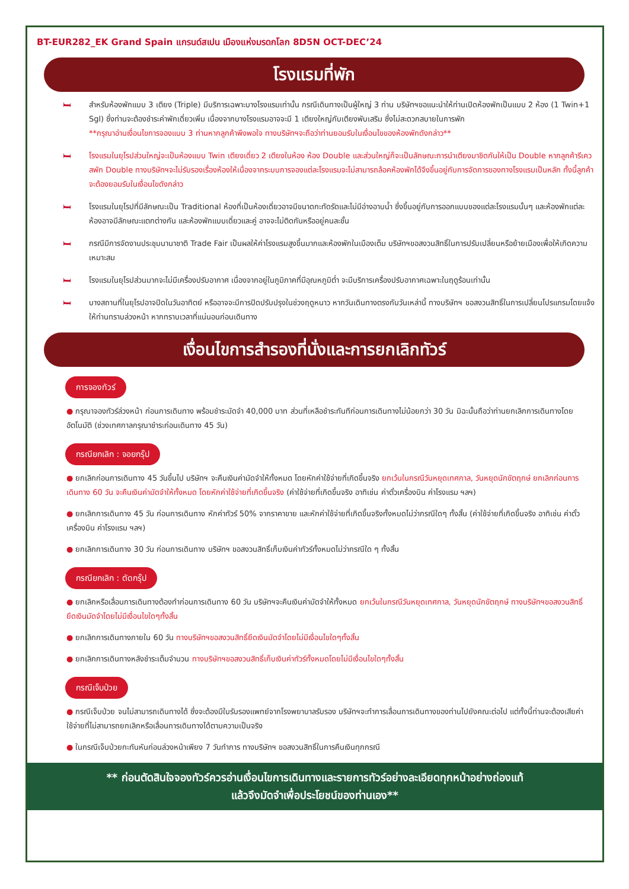BT-EUR282_EK Grand Spain แกรนด์สเปน เมืองแห่งมรดกโลก 8D5N OCT-DEC’24
โรงแรมที่พัก
🛏 สำหรับห้องพักแบบ 3 เตียง (Triple) มีบริการเฉพาะบางโรงแรมเท่านั้น กรณีเดินทางเป็นผู้ใหญ่ 3 ท่าน บริษัทฯขอแนะนำให้ท่านเปิดห้องพักเป็นแบบ 2 ห้อง (1 Twin+1 Sgl) ซึ่งท่านจะต้องชำระค่าพักเดี่ยวเพิ่ม เนื่องจากบางโรงแรมอาจจะมี 1 เตียงใหญ่กับเตียงพับเสริม ซึ่งไม่สะดวกสบายในการพัก
**กรุณาอ่านเงื่อนไขการจองแบบ 3 ท่านหากลูกค้าพึงพอใจ ทางบริษัทฯจะถือว่าท่านยอมรับในเงื่อนไขของห้องพักดังกล่าว**
🛏 โรงแรมในยุโรปส่วนใหญ่จะเป็นห้องแบบ Twin เตียงเดี่ยว 2 เตียงในห้อง ห้อง Double และส่วนใหญ่ก็จะเป็นลักษณะการนำเตียงมาชิดกันให้เป็น Double หากลูกค้ารีเควสพัก Double ทางบริษัทฯจะไม่รับรองเรื่องห้องให้เนื่องจากระบบการจองแต่ละโรงแรมจะไม่สามารถล้อคห้องพักได้จึงขึ้นอยู่กับการจัดการของทางโรงแรมเป็นหลัก ทั้งนี้ลูกค้าจะต้องยอมรับในเงื่อนไขดังกล่าว
🛏 โรงแรมในยุโรปที่มีลักษณะเป็น Traditional ห้องที่เป็นห้องเดี่ยวอาจมีขนาดกะทัดรัดและไม่มีอ่างอาบน้ำ ซึ่งขึ้นอยู่กับการออกแบบของแต่ละโรงแรมนั้นๆ และห้องพักแต่ละห้องอาจมีลักษณะแตกต่างกัน และห้องพักแบบเดี่ยวและคู่ อาจจะไม่ติดกันหรืออยู่คนละชั้น
🛏 กรณีมีการจัดงานประชุมนานาชาติ Trade Fair เป็นผลให้ค่าโรงแรมสูงขึ้นมากและห้องพักในเมืองเต็ม บริษัทฯขอสงวนสิทธิ์ในการปรับเปลี่ยนหรือย้ายเมืองเพื่อให้เกิดความเหมาะสม
🛏 โรงแรมในยุโรปส่วนมากจะไม่มีเครื่องปรับอากาศ เนื่องจากอยู่ในภูมิภาคที่มีอุณหภูมิต่ำ จะมีบริการเครื่องปรับอากาศเฉพาะในฤดูร้อนเท่านั้น
🛏 บางสถานที่ในยุโรปอาจปิดในวันอาทิตย์ หรืออาจจะมีการปิดปรับปรุงในช่วงฤดูหนาว หากวันเดินทางตรงกับวันเหล่านี้ ทางบริษัทฯ ขอสงวนสิทธิ์ในการเปลี่ยนโปรแกรมโดยแจ้งให้ท่านทราบล่วงหน้า หากทราบเวลาที่แน่นอนก่อนเดินทาง
เงื่อนไขการสำรองที่นั่งและการยกเลิกทัวร์
การจองทัวร์
● กรุณาจองทัวร์ล่วงหน้า ก่อนการเดินทาง พร้อมชำระมัดจำ 40,000 บาท ส่วนที่เหลือชำระทันทีก่อนการเดินทางไม่น้อยกว่า 30 วัน มิฉะนั้นถือว่าท่านยกเลิกการเดินทางโดยอัตโนมัติ (ช่วงเทศกาลกรุณาชำระก่อนเดินทาง 45 วัน)
กรณียกเลิก : จอยกรุ๊ป
● ยกเลิกก่อนการเดินทาง 45 วันขึ้นไป บริษัทฯ จะคืนเงินค่ามัดจำให้ทั้งหมด โดยหักค่าใช้จ่ายที่เกิดขึ้นจริง ยกเว้นในกรณีวันหยุดเทศกาล, วันหยุดนักขัตฤกษ์ ยกเลิกก่อนการเดินทาง 60 วัน จะคืนเงินค่ามัดจำให้ทั้งหมด โดยหักค่าใช้จ่ายที่เกิดขึ้นจริง (ค่าใช้จ่ายที่เกิดขึ้นจริง อาทิเช่น ค่าตั๋วเครื่องบิน ค่าโรงแรม ฯลฯ)
● ยกเลิกการเดินทาง 45 วัน ก่อนการเดินทาง หักค่าทัวร์ 50% จากราคาขาย และหักค่าใช้จ่ายที่เกิดขึ้นจริงทั้งหมดไม่ว่ากรณีใดๆ ทั้งสิ้น (ค่าใช้จ่ายที่เกิดขึ้นจริง อาทิเช่น ค่าตั๋วเครื่องบิน ค่าโรงแรม ฯลฯ)
● ยกเลิกการเดินทาง 30 วัน ก่อนการเดินทาง บริษัทฯ ขอสงวนสิทธิ์เก็บเงินค่าทัวร์ทั้งหมดไม่ว่ากรณีใด ๆ ทั้งสิ้น
กรณียกเลิก : ตัดกรุ๊ป
● ยกเลิกหรือเลื่อนการเดินทางต้องทำก่อนการเดินทาง 60 วัน บริษัทฯจะคืนเงินค่ามัดจำให้ทั้งหมด ยกเว้นในกรณีวันหยุดเทศกาล, วันหยุดนักขัตฤกษ์ ทางบริษัทฯขอสงวนสิทธิ์ยึดเงินมัดจำโดยไม่มีเงื่อนไขใดๆทั้งสิ้น
● ยกเลิกการเดินทางภายใน 60 วัน ทางบริษัทฯขอสงวนสิทธิ์ยึดเงินมัดจำโดยไม่มีเงื่อนไขใดๆทั้งสิ้น
● ยกเลิกการเดินทางหลังชำระเต็มจำนวน ทางบริษัทฯขอสงวนสิทธิ์เก็บเงินค่าทัวร์ทั้งหมดโดยไม่มีเงื่อนไขใดๆทั้งสิ้น
กรณีเจ็บป่วย
● กรณีเจ็บป่วย จนไม่สามารถเดินทางได้ ซึ่งจะต้องมีใบรับรองแพทย์จากโรงพยาบาลรับรอง บริษัทฯจะทำการเลื่อนการเดินทางของท่านไปยังคณะต่อไป แต่ทั้งนี้ท่านจะต้องเสียค่าใช้จ่ายที่ไม่สามารถยกเลิกหรือเลื่อนการเดินทางได้ตามความเป็นจริง
● ในกรณีเจ็บป่วยกะทันหันก่อนล่วงหน้าเพียง 7 วันทำการ ทางบริษัทฯ ขอสงวนสิทธิ์ในการคืนเงินทุกกรณี
** ก่อนตัดสินใจจองทัวร์ควรอ่านเงื่อนไขการเดินทางและรายการทัวร์อย่างละเอียดทุกหน้าอย่างถ่องแท้
แล้วจึงมัดจำเพื่อประโยชน์ของท่านเอง**